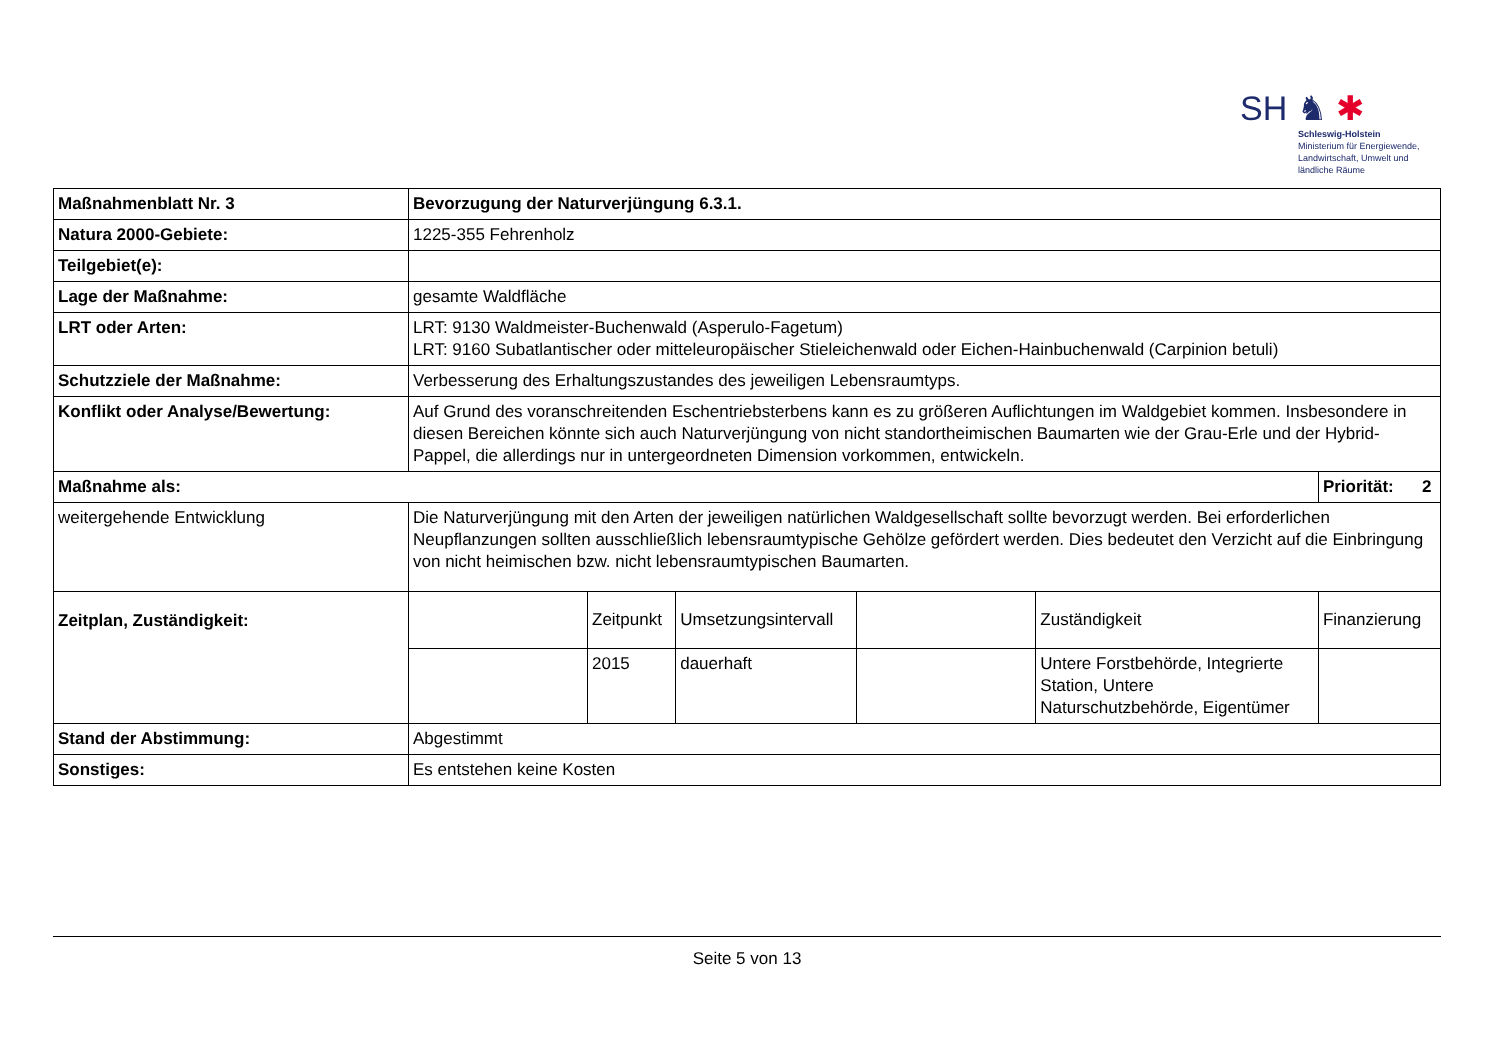SH ♞ ✱
Schleswig-Holstein
Ministerium für Energiewende,
Landwirtschaft, Umwelt und
ländliche Räume
| Maßnahmenblatt Nr. 3 | Bevorzugung der Naturverjüngung 6.3.1. | | | | | |
| Natura 2000-Gebiete: | 1225-355 Fehrenholz | | | | | |
| Teilgebiet(e): | | | | | | |
| Lage der Maßnahme: | gesamte Waldfläche | | | | | |
| LRT oder Arten: | LRT: 9130 Waldmeister-Buchenwald (Asperulo-Fagetum) LRT: 9160 Subatlantischer oder mitteleuropäischer Stieleichenwald oder Eichen-Hainbuchenwald (Carpinion betuli) | | | | | |
| Schutzziele der Maßnahme: | Verbesserung des Erhaltungszustandes des jeweiligen Lebensraumtyps. | | | | | |
| Konflikt oder Analyse/Bewertung: | Auf Grund des voranschreitenden Eschentriebsterbens kann es zu größeren Auflichtungen im Waldgebiet kommen. Insbesondere in diesen Bereichen könnte sich auch Naturverjüngung von nicht standortheimischen Baumarten wie der Grau-Erle und der Hybrid-Pappel, die allerdings nur in untergeordneten Dimension vorkommen, entwickeln. | | | | | |
| Maßnahme als: | | | | | | Priorität: 2 |
| weitergehende Entwicklung | Die Naturverjüngung mit den Arten der jeweiligen natürlichen Waldgesellschaft sollte bevorzugt werden. Bei erforderlichen Neupflanzungen sollten ausschließlich lebensraumtypische Gehölze gefördert werden. Dies bedeutet den Verzicht auf die Einbringung von nicht heimischen bzw. nicht lebensraumtypischen Baumarten. | | | | | |
| Zeitplan, Zuständigkeit: | | Zeitpunkt | Umsetzungsintervall | | Zuständigkeit | Finanzierung |
| | | 2015 | dauerhaft | | Untere Forstbehörde, Integrierte Station, Untere Naturschutzbehörde, Eigentümer | |
| Stand der Abstimmung: | Abgestimmt | | | | | |
| Sonstiges: | Es entstehen keine Kosten | | | | | |
Seite 5 von 13